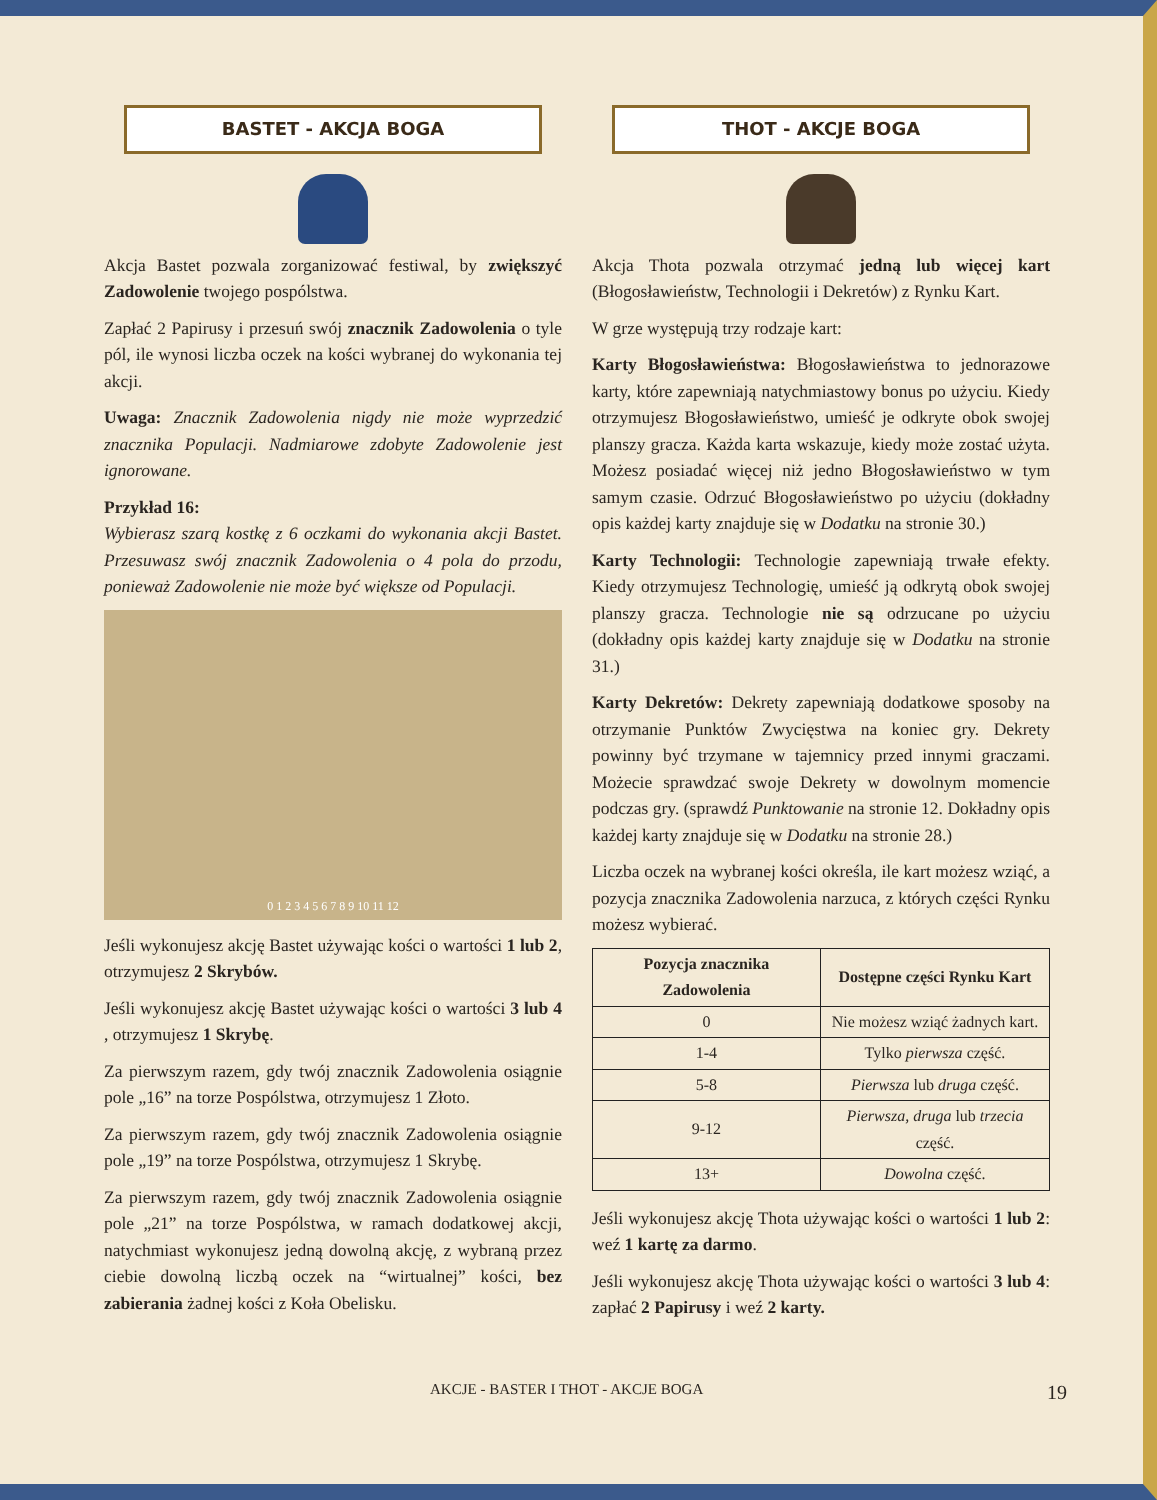BASTET - AKCJA BOGA
Akcja Bastet pozwala zorganizować festiwal, by zwiększyć Zadowolenie twojego pospólstwa.
Zapłać 2 Papirusy i przesuń swój znacznik Zadowolenia o tyle pól, ile wynosi liczba oczek na kości wybranej do wykonania tej akcji.
Uwaga: Znacznik Zadowolenia nigdy nie może wyprzedzić znacznika Populacji. Nadmiarowe zdobyte Zadowolenie jest ignorowane.
Przykład 16:
Wybierasz szarą kostkę z 6 oczkami do wykonania akcji Bastet. Przesuwasz swój znacznik Zadowolenia o 4 pola do przodu, ponieważ Zadowolenie nie może być większe od Populacji.
0 1 2 3 4 5 6 7 8 9 10 11 12
Jeśli wykonujesz akcję Bastet używając kości o wartości 1 lub 2, otrzymujesz 2 Skrybów.
Jeśli wykonujesz akcję Bastet używając kości o wartości 3 lub 4 , otrzymujesz 1 Skrybę.
Za pierwszym razem, gdy twój znacznik Zadowolenia osiągnie pole „16” na torze Pospólstwa, otrzymujesz 1 Złoto.
Za pierwszym razem, gdy twój znacznik Zadowolenia osiągnie pole „19” na torze Pospólstwa, otrzymujesz 1 Skrybę.
Za pierwszym razem, gdy twój znacznik Zadowolenia osiągnie pole „21” na torze Pospólstwa, w ramach dodatkowej akcji, natychmiast wykonujesz jedną dowolną akcję, z wybraną przez ciebie dowolną liczbą oczek na “wirtualnej” kości, bez zabierania żadnej kości z Koła Obelisku.
THOT - AKCJE BOGA
Akcja Thota pozwala otrzymać jedną lub więcej kart (Błogosławieństw, Technologii i Dekretów) z Rynku Kart.
W grze występują trzy rodzaje kart:
Karty Błogosławieństwa: Błogosławieństwa to jednorazowe karty, które zapewniają natychmiastowy bonus po użyciu. Kiedy otrzymujesz Błogosławieństwo, umieść je odkryte obok swojej planszy gracza. Każda karta wskazuje, kiedy może zostać użyta. Możesz posiadać więcej niż jedno Błogosławieństwo w tym samym czasie. Odrzuć Błogosławieństwo po użyciu (dokładny opis każdej karty znajduje się w Dodatku na stronie 30.)
Karty Technologii: Technologie zapewniają trwałe efekty. Kiedy otrzymujesz Technologię, umieść ją odkrytą obok swojej planszy gracza. Technologie nie są odrzucane po użyciu (dokładny opis każdej karty znajduje się w Dodatku na stronie 31.)
Karty Dekretów: Dekrety zapewniają dodatkowe sposoby na otrzymanie Punktów Zwycięstwa na koniec gry. Dekrety powinny być trzymane w tajemnicy przed innymi graczami. Możecie sprawdzać swoje Dekrety w dowolnym momencie podczas gry. (sprawdź Punktowanie na stronie 12. Dokładny opis każdej karty znajduje się w Dodatku na stronie 28.)
Liczba oczek na wybranej kości określa, ile kart możesz wziąć, a pozycja znacznika Zadowolenia narzuca, z których części Rynku możesz wybierać.
| Pozycja znacznika Zadowolenia | Dostępne części Rynku Kart |
| --- | --- |
| 0 | Nie możesz wziąć żadnych kart. |
| 1-4 | Tylko pierwsza część. |
| 5-8 | Pierwsza lub druga część. |
| 9-12 | Pierwsza, druga lub trzecia część. |
| 13+ | Dowolna część. |
Jeśli wykonujesz akcję Thota używając kości o wartości 1 lub 2: weź 1 kartę za darmo.
Jeśli wykonujesz akcję Thota używając kości o wartości 3 lub 4: zapłać 2 Papirusy i weź 2 karty.
AKCJE - BASTER I THOT - AKCJE BOGA 19